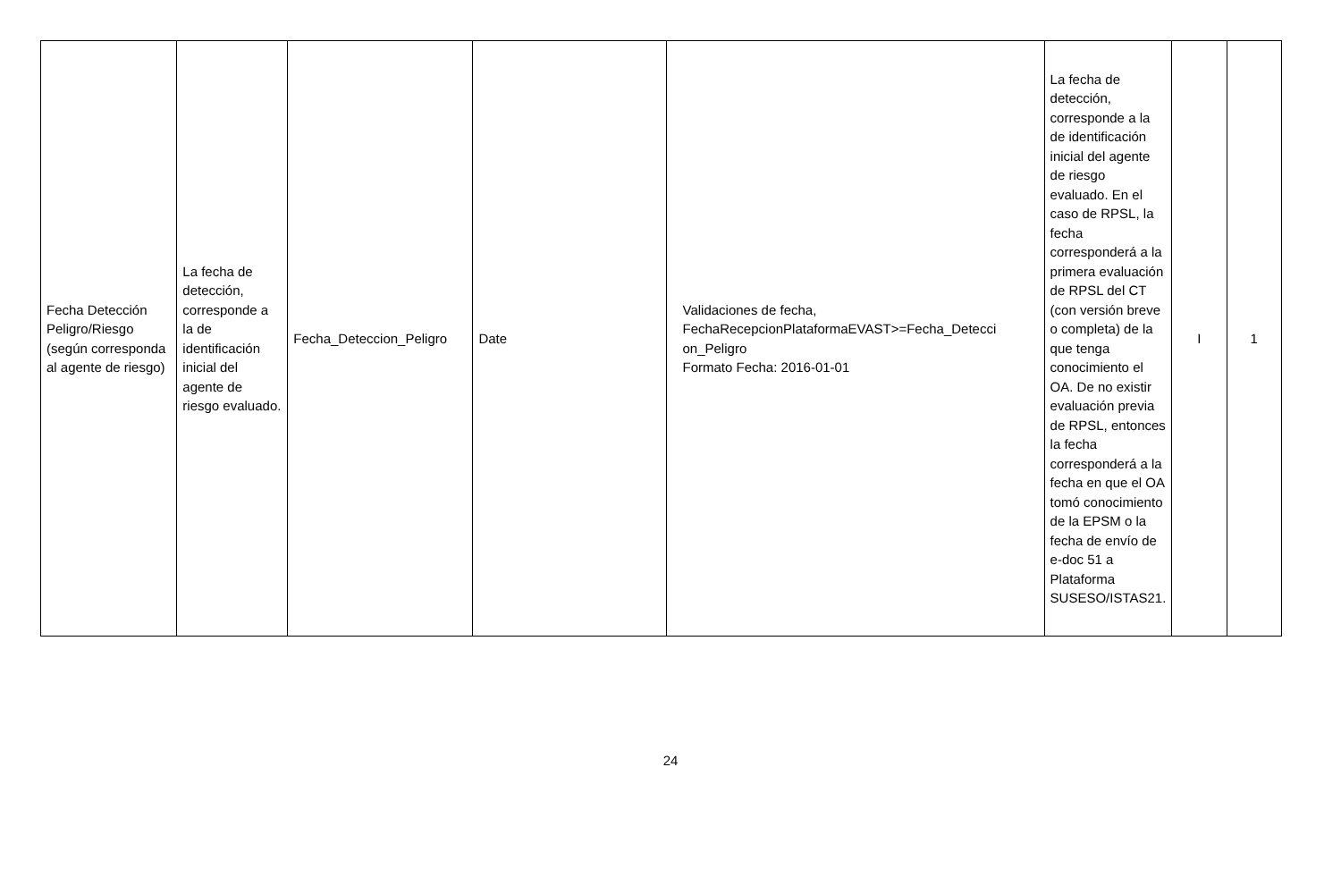| Fecha Detección Peligro/Riesgo (según corresponda al agente de riesgo) | La fecha de detección, corresponde a la de identificación inicial del agente de riesgo evaluado. | Fecha_Deteccion_Peligro | Date | Validaciones de fecha, FechaRecepcionPlataformaEVAST>=Fecha_Detecci on_Peligro Formato Fecha: 2016-01-01 | La fecha de detección, corresponde a la de identificación inicial del agente de riesgo evaluado. En el caso de RPSL, la fecha corresponderá a la primera evaluación de RPSL del CT (con versión breve o completa) de la que tenga conocimiento el OA. De no existir evaluación previa de RPSL, entonces la fecha corresponderá a la fecha en que el OA tomó conocimiento de la EPSM o la fecha de envío de e-doc 51 a Plataforma SUSESO/ISTAS21. | I | 1 |
24